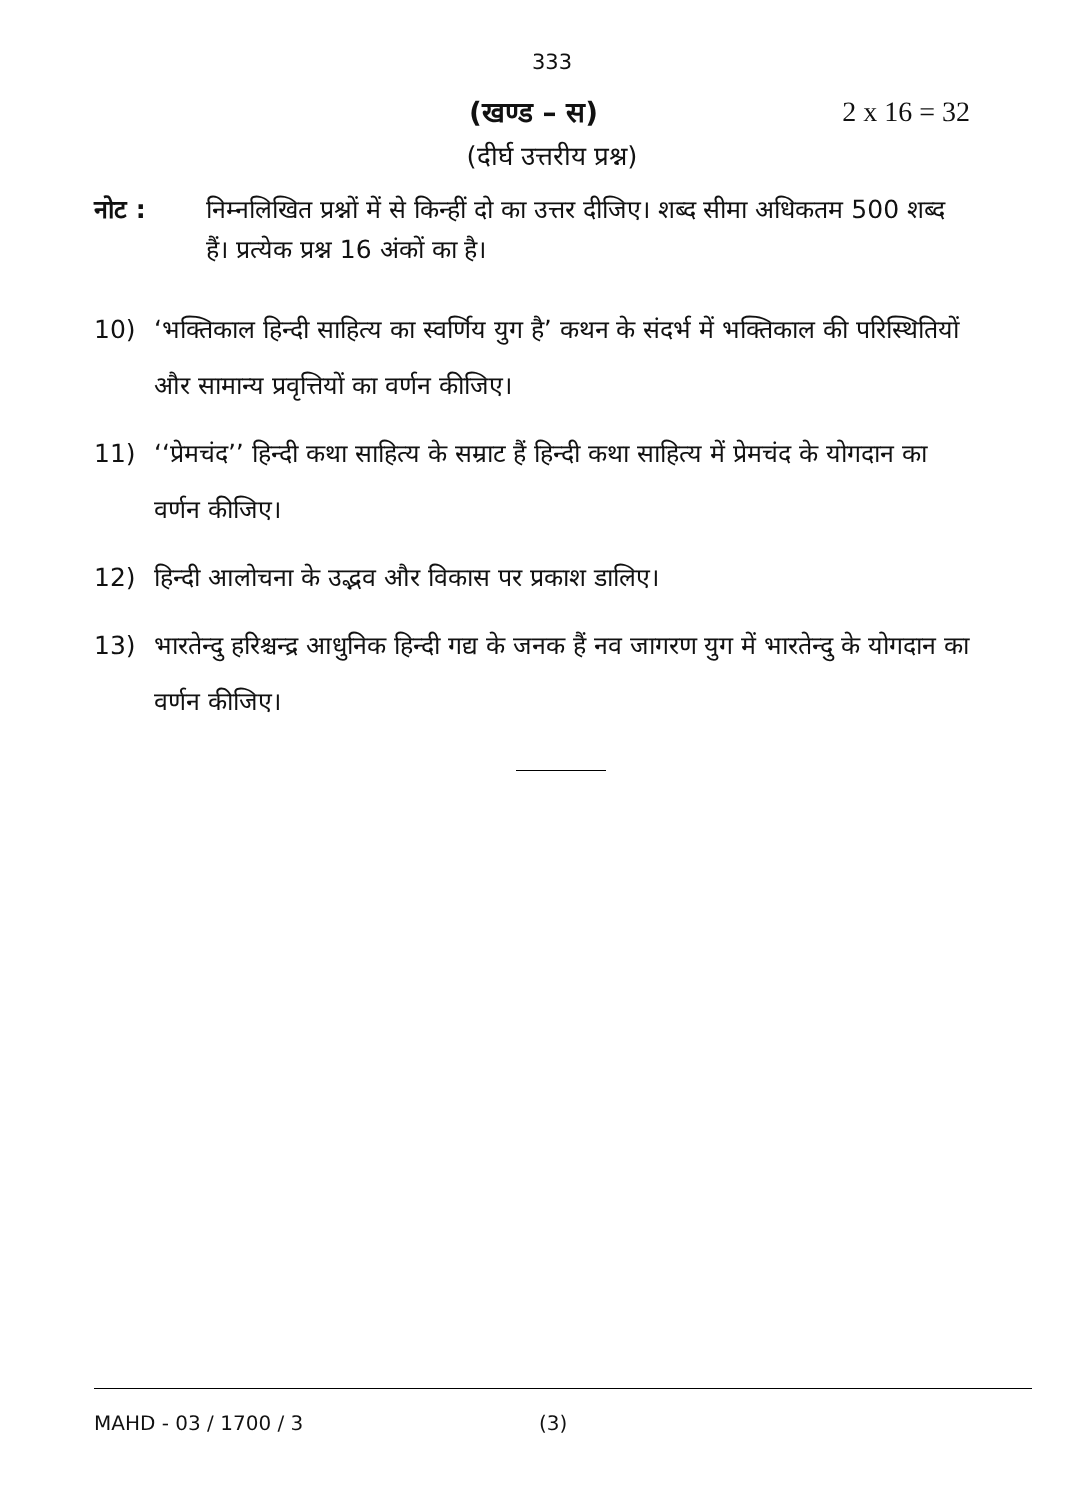333
(खण्ड – स) 2 x 16 = 32
(दीर्घ उत्तरीय प्रश्न)
नोट : निम्नलिखित प्रश्नों में से किन्हीं दो का उत्तर दीजिए। शब्द सीमा अधिकतम 500 शब्द हैं। प्रत्येक प्रश्न 16 अंकों का है।
10) ‘भक्तिकाल हिन्दी साहित्य का स्वर्णिय युग है’ कथन के संदर्भ में भक्तिकाल की परिस्थितियों और सामान्य प्रवृत्तियों का वर्णन कीजिए।
11) ‘‘प्रेमचंद’’ हिन्दी कथा साहित्य के सम्राट हैं हिन्दी कथा साहित्य में प्रेमचंद के योगदान का वर्णन कीजिए।
12) हिन्दी आलोचना के उद्भव और विकास पर प्रकाश डालिए।
13) भारतेन्दु हरिश्चन्द्र आधुनिक हिन्दी गद्य के जनक हैं नव जागरण युग में भारतेन्दु के योगदान का वर्णन कीजिए।
MAHD - 03 / 1700 / 3 (3)